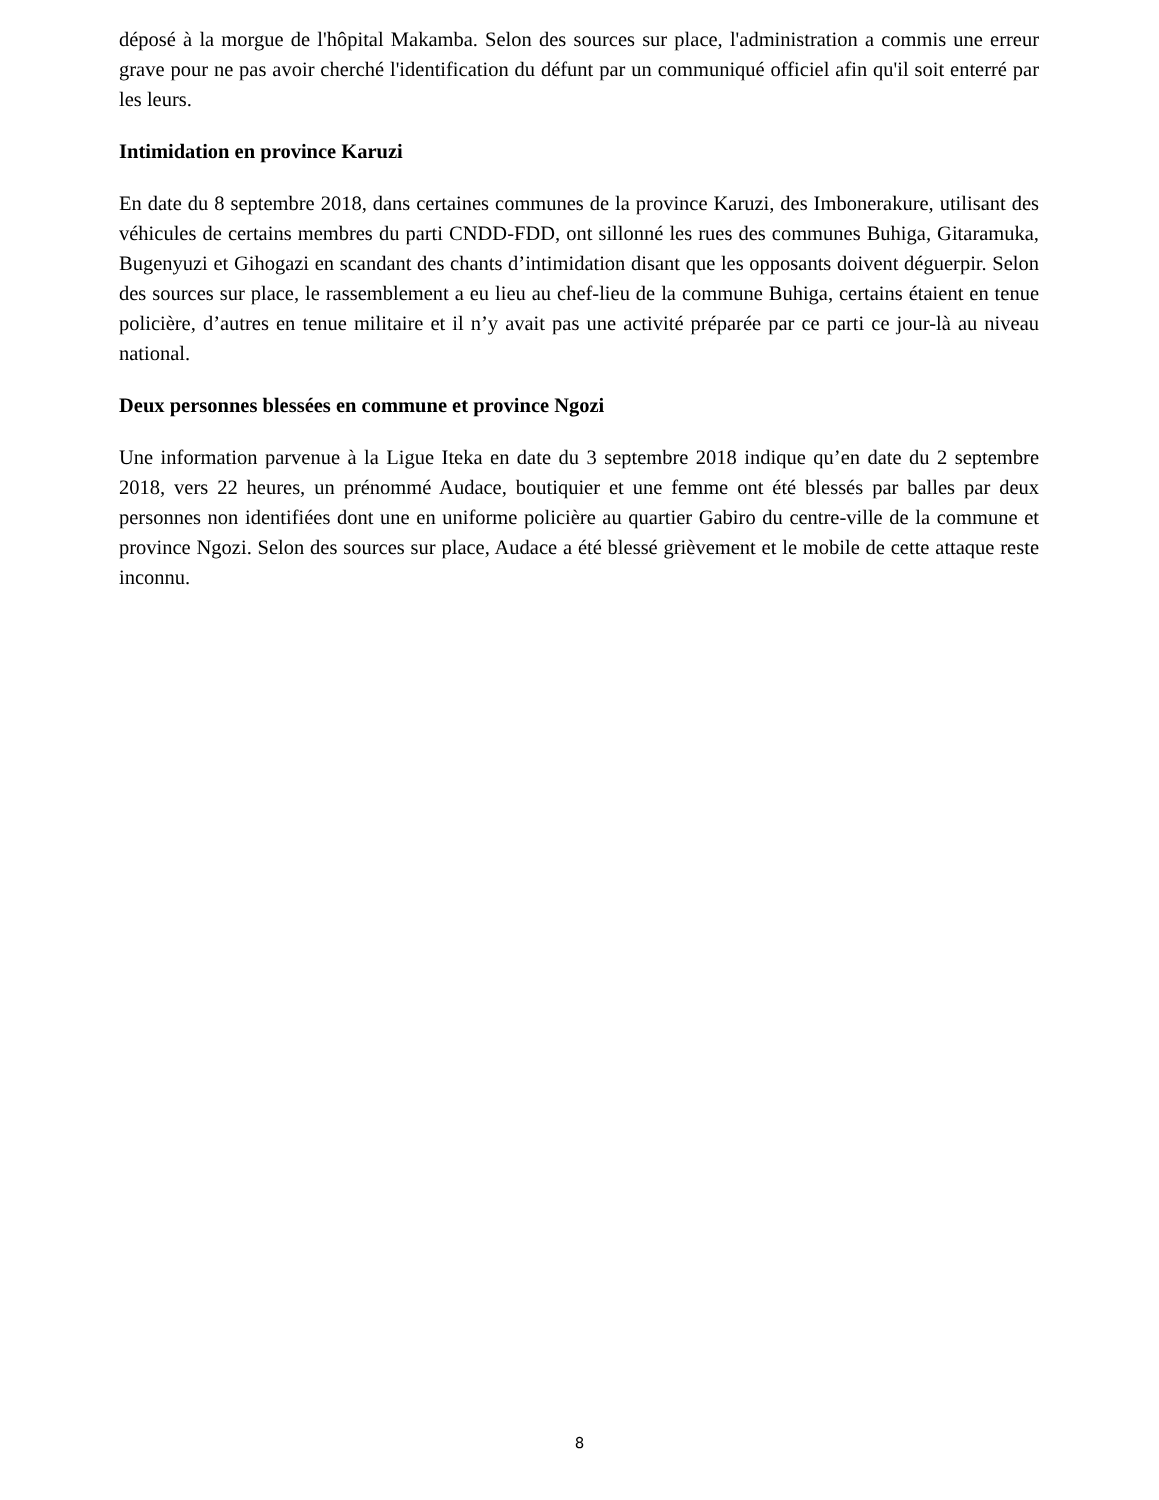déposé à la morgue de l'hôpital Makamba. Selon des sources sur place, l'administration a commis une erreur grave pour ne pas avoir cherché l'identification du défunt par un communiqué officiel afin qu'il soit enterré par les leurs.
Intimidation en province Karuzi
En date du 8 septembre 2018, dans certaines communes de la province Karuzi, des Imbonerakure, utilisant des véhicules de certains membres du parti CNDD-FDD, ont sillonné les rues des communes Buhiga, Gitaramuka, Bugenyuzi et Gihogazi en scandant des chants d’intimidation disant que les opposants doivent déguerpir. Selon des sources sur place, le rassemblement a eu lieu au chef-lieu de la commune Buhiga, certains étaient en tenue policière, d’autres en tenue militaire et il n’y avait pas une activité préparée par ce parti ce jour-là au niveau national.
Deux personnes blessées en commune et province Ngozi
Une information parvenue à la Ligue Iteka en date du 3 septembre 2018 indique qu’en date du 2 septembre 2018, vers 22 heures, un prénommé Audace, boutiquier et une femme ont été blessés par balles par deux personnes non identifiées dont une en uniforme policière au quartier Gabiro du centre-ville de la commune et province Ngozi. Selon des sources sur place, Audace a été blessé grièvement et le mobile de cette attaque reste inconnu.
8